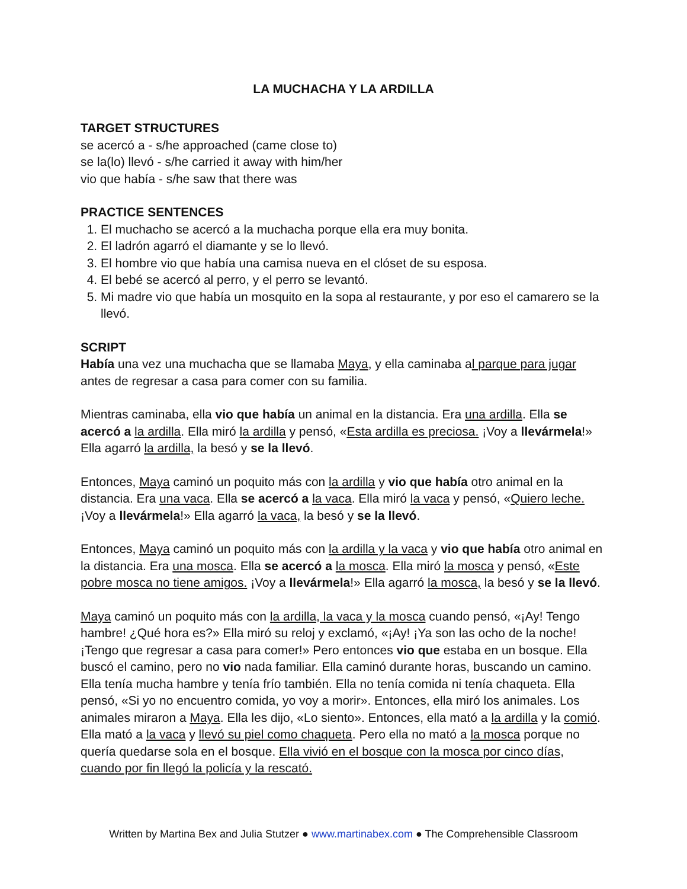LA MUCHACHA Y LA ARDILLA
TARGET STRUCTURES
se acercó a - s/he approached (came close to)
se la(lo) llevó - s/he carried it away with him/her
vio que había - s/he saw that there was
PRACTICE SENTENCES
1. El muchacho se acercó a la muchacha porque ella era muy bonita.
2. El ladrón agarró el diamante y se lo llevó.
3. El hombre vio que había una camisa nueva en el clóset de su esposa.
4. El bebé se acercó al perro, y el perro se levantó.
5. Mi madre vio que había un mosquito en la sopa al restaurante, y por eso el camarero se la llevó.
SCRIPT
Había una vez una muchacha que se llamaba Maya, y ella caminaba al parque para jugar antes de regresar a casa para comer con su familia.
Mientras caminaba, ella vio que había un animal en la distancia. Era una ardilla. Ella se acercó a la ardilla. Ella miró la ardilla y pensó, «Esta ardilla es preciosa. ¡Voy a llevármela!» Ella agarró la ardilla, la besó y se la llevó.
Entonces, Maya caminó un poquito más con la ardilla y vio que había otro animal en la distancia. Era una vaca. Ella se acercó a la vaca. Ella miró la vaca y pensó, «Quiero leche. ¡Voy a llevármela!» Ella agarró la vaca, la besó y se la llevó.
Entonces, Maya caminó un poquito más con la ardilla y la vaca y vio que había otro animal en la distancia. Era una mosca. Ella se acercó a la mosca. Ella miró la mosca y pensó, «Este pobre mosca no tiene amigos. ¡Voy a llevármela!» Ella agarró la mosca, la besó y se la llevó.
Maya caminó un poquito más con la ardilla, la vaca y la mosca cuando pensó, «¡Ay! Tengo hambre! ¿Qué hora es?» Ella miró su reloj y exclamó, «¡Ay! ¡Ya son las ocho de la noche! ¡Tengo que regresar a casa para comer!» Pero entonces vio que estaba en un bosque. Ella buscó el camino, pero no vio nada familiar. Ella caminó durante horas, buscando un camino. Ella tenía mucha hambre y tenía frío también. Ella no tenía comida ni tenía chaqueta. Ella pensó, «Si yo no encuentro comida, yo voy a morir». Entonces, ella miró los animales. Los animales miraron a Maya. Ella les dijo, «Lo siento». Entonces, ella mató a la ardilla y la comió. Ella mató a la vaca y llevó su piel como chaqueta. Pero ella no mató a la mosca porque no quería quedarse sola en el bosque. Ella vivió en el bosque con la mosca por cinco días, cuando por fin llegó la policía y la rescató.
Written by Martina Bex and Julia Stutzer ● www.martinabex.com ● The Comprehensible Classroom